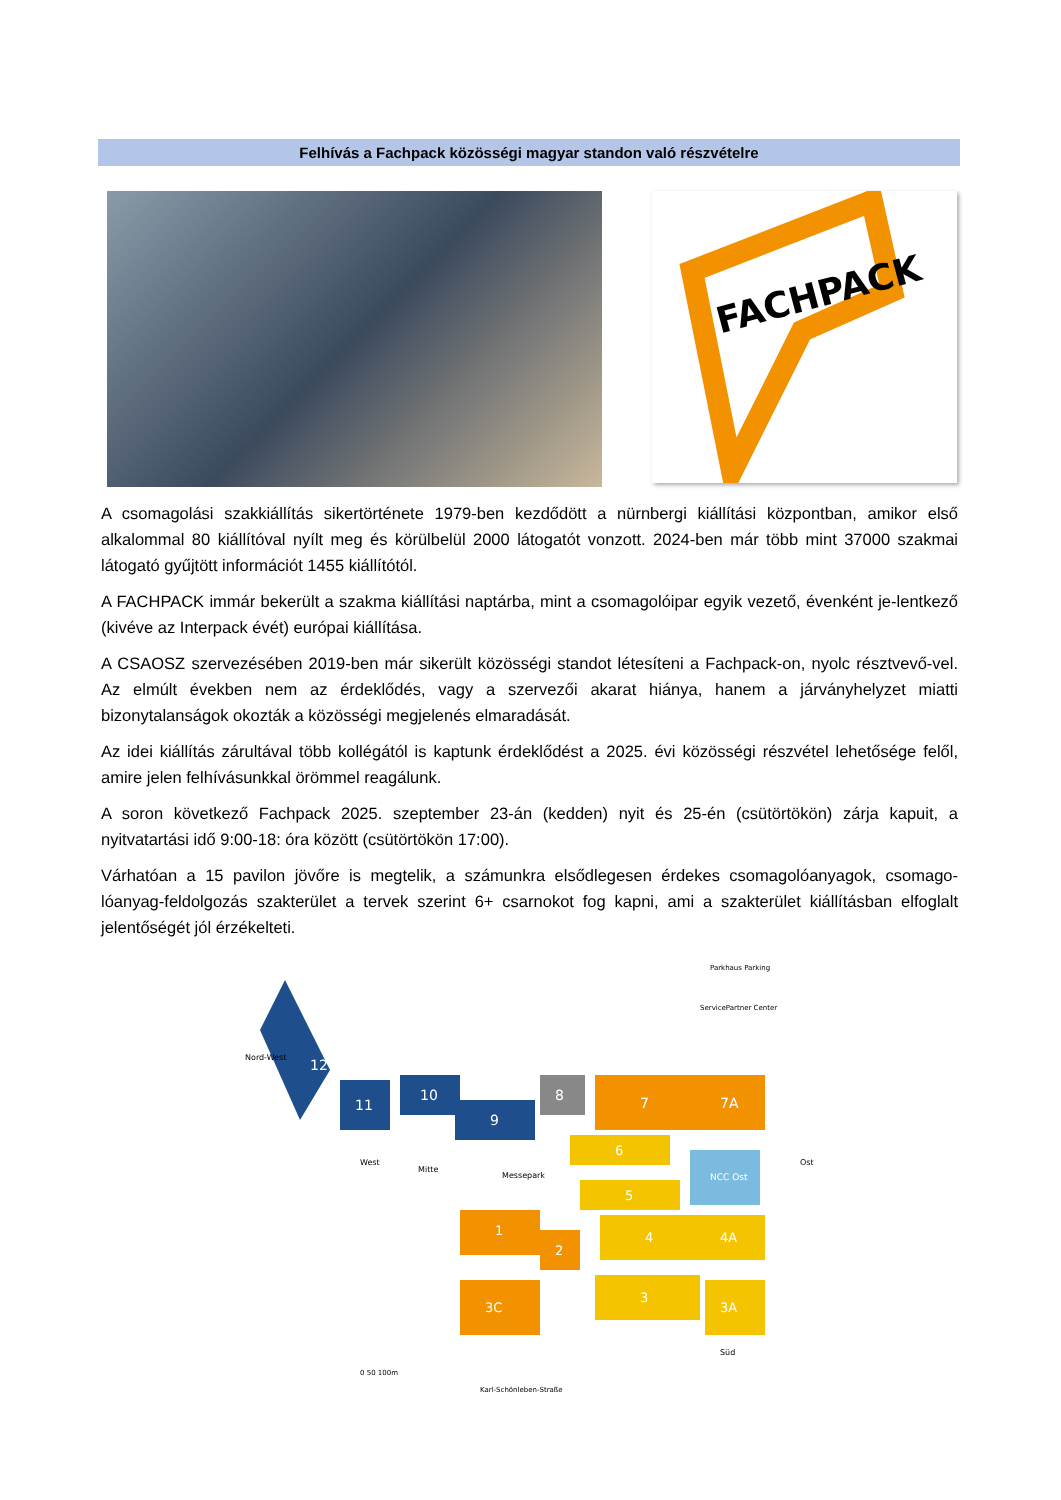Felhívás a Fachpack közösségi magyar standon való részvételre
FACHPACK
A csomagolási szakkiállítás sikertörténete 1979-ben kezdődött a nürnbergi kiállítási központban, amikor első alkalommal 80 kiállítóval nyílt meg és körülbelül 2000 látogatót vonzott. 2024-ben már több mint 37000 szakmai látogató gyűjtött információt 1455 kiállítótól.
A FACHPACK immár bekerült a szakma kiállítási naptárba, mint a csomagolóipar egyik vezető, évenként je-lentkező (kivéve az Interpack évét) európai kiállítása.
A CSAOSZ szervezésében 2019-ben már sikerült közösségi standot létesíteni a Fachpack-on, nyolc résztvevő-vel. Az elmúlt években nem az érdeklődés, vagy a szervezői akarat hiánya, hanem a járványhelyzet miatti bizonytalanságok okozták a közösségi megjelenés elmaradását.
Az idei kiállítás zárultával több kollégától is kaptunk érdeklődést a 2025. évi közösségi részvétel lehetősége felől, amire jelen felhívásunkkal örömmel reagálunk.
A soron következő Fachpack 2025. szeptember 23-án (kedden) nyit és 25-én (csütörtökön) zárja kapuit, a nyitvatartási idő 9:00-18: óra között (csütörtökön 17:00).
Várhatóan a 15 pavilon jövőre is megtelik, a számunkra elsődlegesen érdekes csomagolóanyagok, csomago-lóanyag-feldolgozás szakterület a tervek szerint 6+ csarnokot fog kapni, ami a szakterület kiállításban elfoglalt jelentőségét jól érzékelteti.
12
11
10
9
8
7
7A
6
NCC Ost
Messepark
5
1
2
4
4A
3C
3
3A
Nord-West
West
Mitte
Ost
Süd
ServicePartner Center
Parkhaus Parking
Karl-Schönleben-Straße
0 50 100m